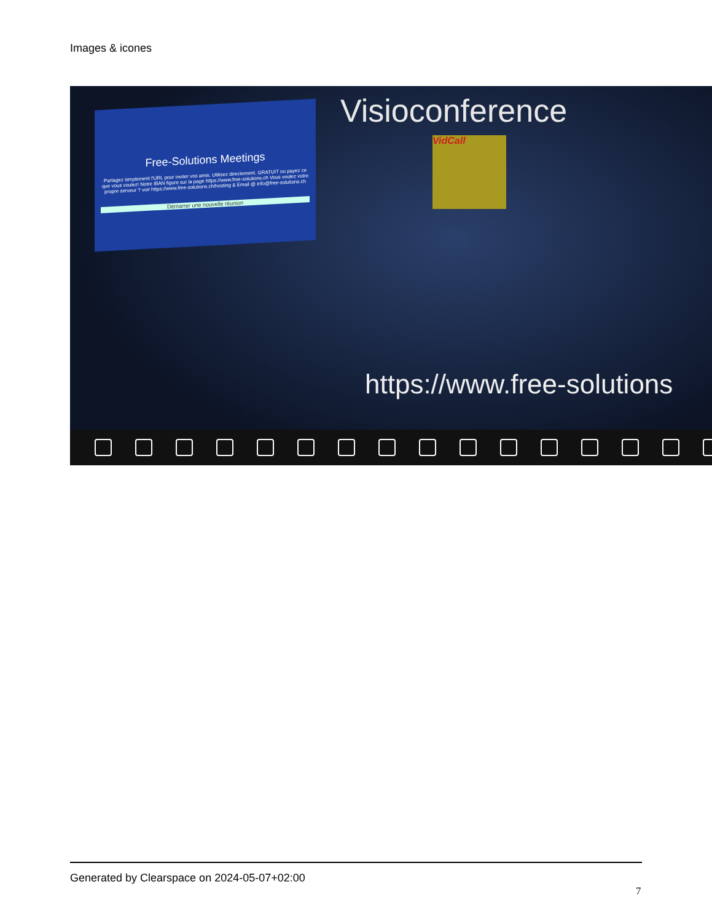Images & icones
Free-Solutions Meetings
Partagez simplement l'URL pour inviter vos amis. Utilisez directement. GRATUIT ou payez ce que vous voulez! Notre IBAN figure sur la page https://www.free-solutions.ch Vous voulez votre propre serveur ? voir https://www.free-solutions.ch/hosting & Email @ info@free-solutions.ch
Démarrer une nouvelle réunion
Visioconference
VidCall
https://www.free-solutions
Generated by Clearspace on 2024-05-07+02:00
7